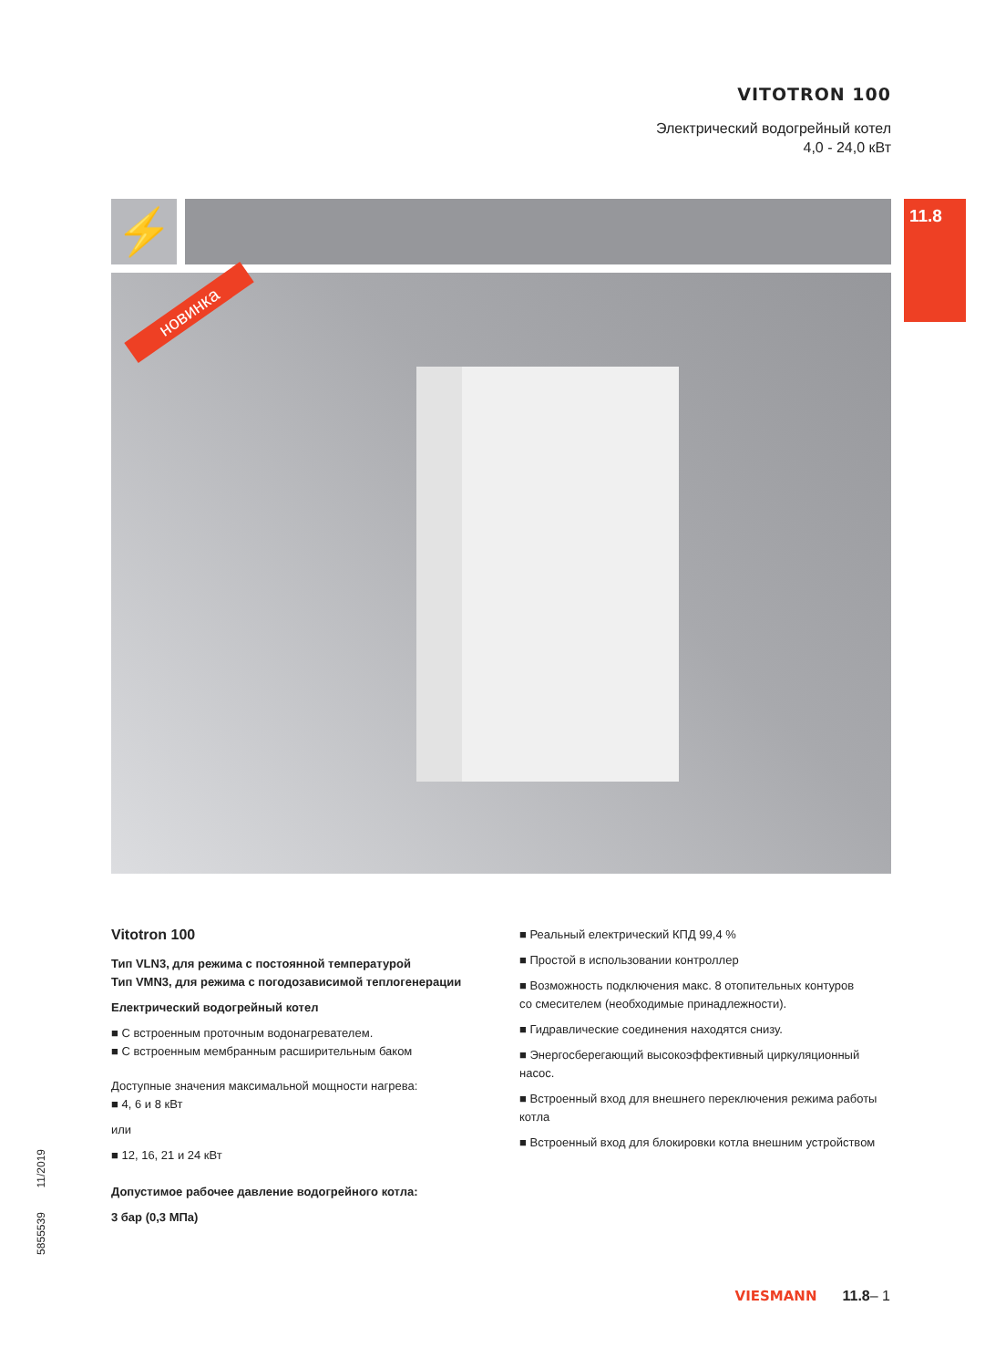VITOTRON 100
Электрический водогрейный котел
4,0 - 24,0 кВт
⚡ 11.8
новинка
Vitotron 100
Тип VLN3, для режима с постоянной температурой
Тип VMN3, для режима с погодозависимой теплогенерации
Електрический водогрейный котел
■ С встроенным проточным водонагревателем.
■ С встроенным мембранным расширительным баком
Доступные значения максимальной мощности нагрева:
■ 4, 6 и 8 кВт
или
■ 12, 16, 21 и 24 кВт
Допустимое рабочее давление водогрейного котла:
3 бар (0,3 МПа)
■ Реальный електрический КПД 99,4 %
■ Простой в использовании контроллер
■ Возможность подключения макс. 8 отопительных контуров
со смесителем (необходимые принадлежности).
■ Гидравлические соединения находятся снизу.
■ Энергосберегающий высокоэффективный циркуляционный насос.
■ Встроенный вход для внешнего переключения режима работы котла
■ Встроенный вход для блокировки котла внешним устройством
5855539 11/2019
VIESMANN 11.8– 1